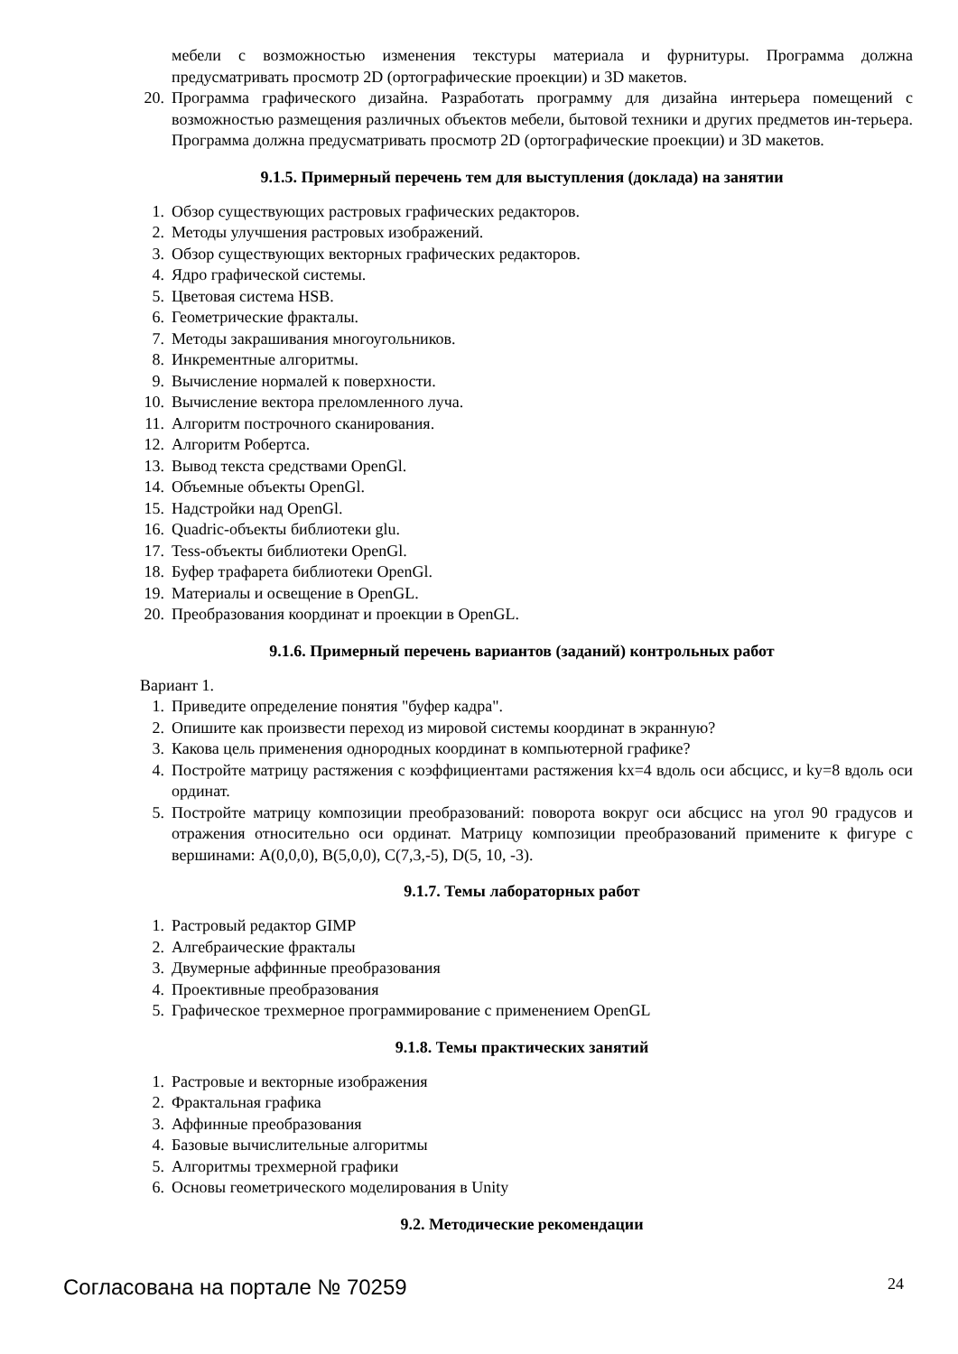мебели с возможностью изменения текстуры материала и фурнитуры. Программа должна предусматривать просмотр 2D (ортографические проекции) и 3D макетов.
20. Программа графического дизайна. Разработать программу для дизайна интерьера помещений с возможностью размещения различных объектов мебели, бытовой техники и других предметов ин-терьера. Программа должна предусматривать просмотр 2D (ортографические проекции) и 3D макетов.
9.1.5. Примерный перечень тем для выступления (доклада) на занятии
1. Обзор существующих растровых графических редакторов.
2. Методы улучшения растровых изображений.
3. Обзор существующих векторных графических редакторов.
4. Ядро графической системы.
5. Цветовая система HSB.
6. Геометрические фракталы.
7. Методы закрашивания многоугольников.
8. Инкрементные алгоритмы.
9. Вычисление нормалей к поверхности.
10. Вычисление вектора преломленного луча.
11. Алгоритм построчного сканирования.
12. Алгоритм Робертса.
13. Вывод текста средствами OpenGl.
14. Объемные объекты OpenGl.
15. Надстройки над OpenGl.
16. Quadric-объекты библиотеки glu.
17. Tess-объекты библиотеки OpenGl.
18. Буфер трафарета библиотеки OpenGl.
19. Материалы и освещение в OpenGL.
20. Преобразования координат и проекции в OpenGL.
9.1.6. Примерный перечень вариантов (заданий) контрольных работ
Вариант 1.
1. Приведите определение понятия "буфер кадра".
2. Опишите как произвести переход из мировой системы координат в экранную?
3. Какова цель применения однородных координат в компьютерной графике?
4. Постройте матрицу растяжения с коэффициентами растяжения kx=4 вдоль оси абсцисс, и ky=8 вдоль оси ординат.
5. Постройте матрицу композиции преобразований: поворота вокруг оси абсцисс на угол 90 градусов и отражения относительно оси ординат. Матрицу композиции преобразований примените к фигуре с вершинами: A(0,0,0), B(5,0,0), C(7,3,-5), D(5, 10, -3).
9.1.7. Темы лабораторных работ
1. Растровый редактор GIMP
2. Алгебраические фракталы
3. Двумерные аффинные преобразования
4. Проективные преобразования
5. Графическое трехмерное программирование с применением OpenGL
9.1.8. Темы практических занятий
1. Растровые и векторные изображения
2. Фрактальная графика
3. Аффинные преобразования
4. Базовые вычислительные алгоритмы
5. Алгоритмы трехмерной графики
6. Основы геометрического моделирования в Unity
9.2. Методические рекомендации
Согласована на портале № 70259 24